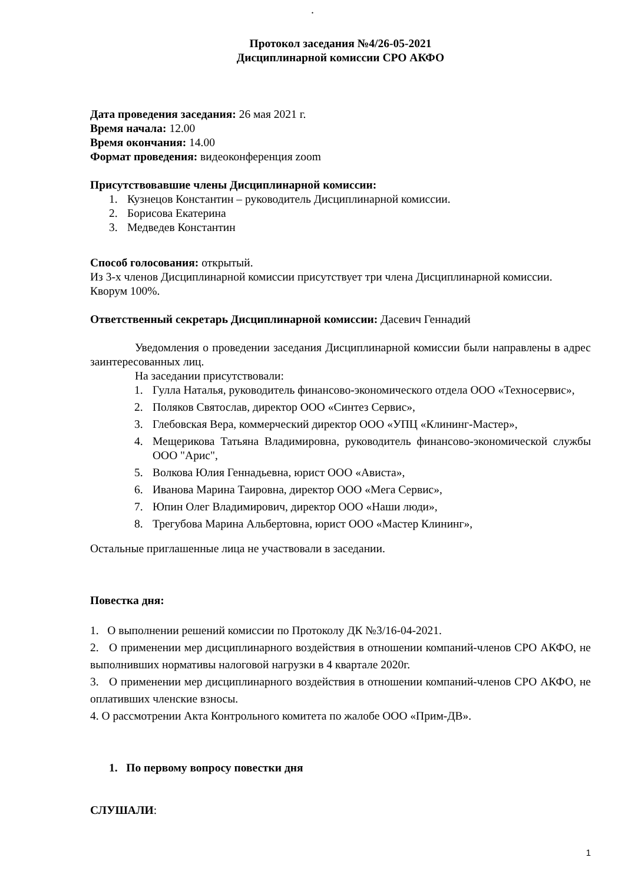·
Протокол заседания №4/26-05-2021
Дисциплинарной комиссии СРО АКФО
Дата проведения заседания: 26 мая 2021 г.
Время начала: 12.00
Время окончания: 14.00
Формат проведения: видеоконференция zoom
Присутствовавшие члены Дисциплинарной комиссии:
1. Кузнецов Константин – руководитель Дисциплинарной комиссии.
2. Борисова Екатерина
3. Медведев Константин
Способ голосования: открытый.
Из 3-х членов Дисциплинарной комиссии присутствует три члена Дисциплинарной комиссии.
Кворум 100%.
Ответственный секретарь Дисциплинарной комиссии: Дасевич Геннадий
Уведомления о проведении заседания Дисциплинарной комиссии были направлены в адрес заинтересованных лиц.
На заседании присутствовали:
1. Гулла Наталья, руководитель финансово-экономического отдела ООО «Техносервис»,
2. Поляков Святослав, директор ООО «Синтез Сервис»,
3. Глебовская Вера, коммерческий директор ООО «УПЦ «Клининг-Мастер»,
4. Мещерикова Татьяна Владимировна, руководитель финансово-экономической службы ООО "Арис",
5. Волкова Юлия Геннадьевна, юрист ООО «Ависта»,
6. Иванова Марина Таировна, директор ООО «Мега Сервис»,
7. Юпин Олег Владимирович, директор ООО «Наши люди»,
8. Трегубова Марина Альбертовна, юрист ООО «Мастер Клининг»,
Остальные приглашенные лица не участвовали в заседании.
Повестка дня:
1. О выполнении решений комиссии по Протоколу ДК №3/16-04-2021.
2. О применении мер дисциплинарного воздействия в отношении компаний-членов СРО АКФО, не выполнивших нормативы налоговой нагрузки в 4 квартале 2020г.
3. О применении мер дисциплинарного воздействия в отношении компаний-членов СРО АКФО, не оплативших членские взносы.
4. О рассмотрении Акта Контрольного комитета по жалобе ООО «Прим-ДВ».
1. По первому вопросу повестки дня
СЛУШАЛИ:
1